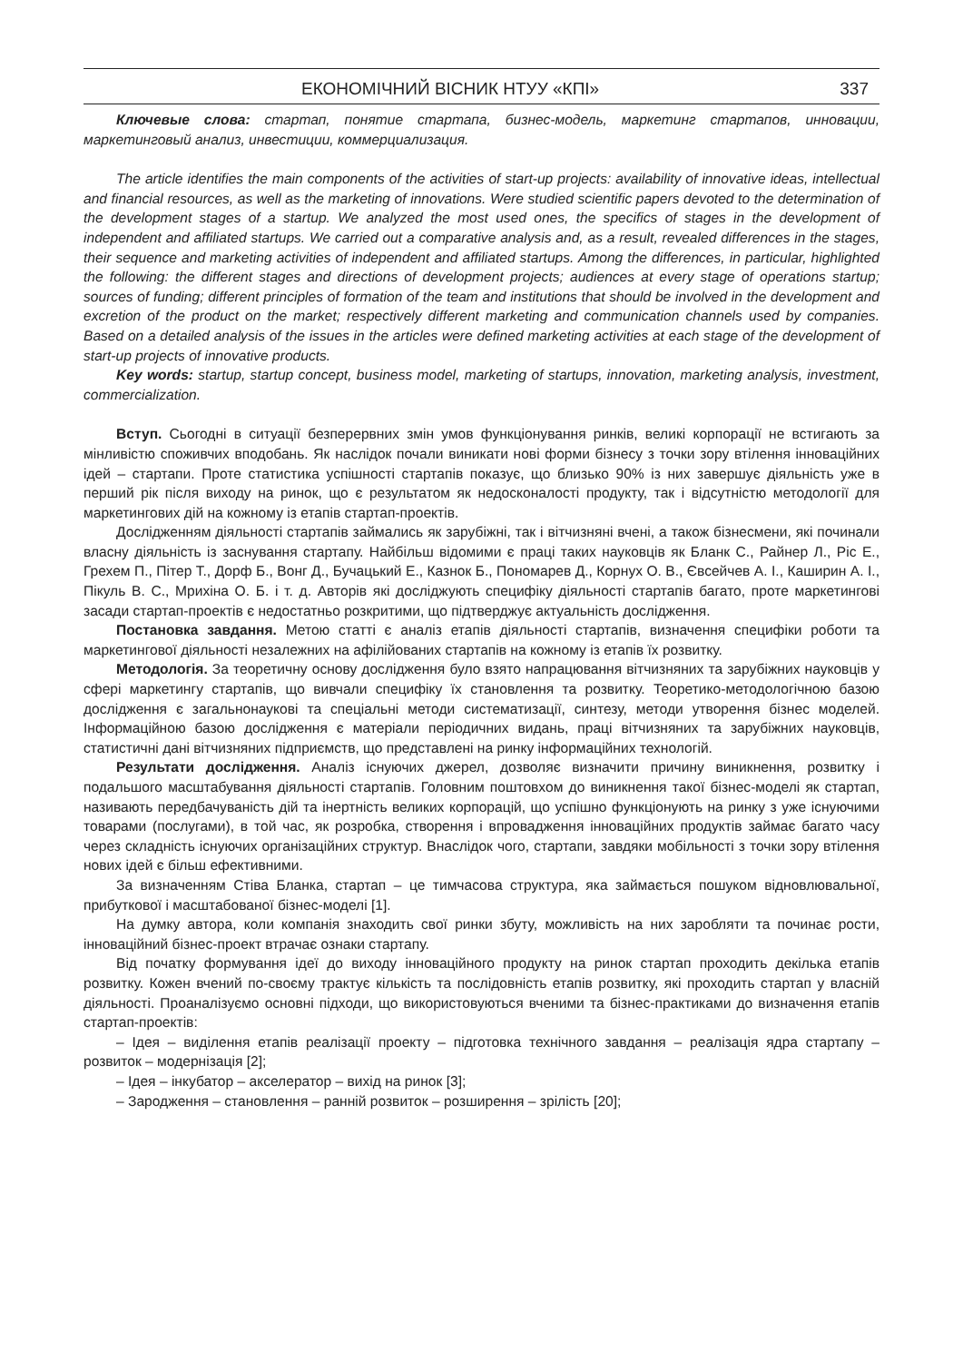ЕКОНОМІЧНИЙ ВІСНИК НТУУ «КПІ» 337
Ключевые слова: стартап, понятие стартапа, бизнес-модель, маркетинг стартапов, инновации, маркетинговый анализ, инвестиции, коммерциализация.
The article identifies the main components of the activities of start-up projects: availability of innovative ideas, intellectual and financial resources, as well as the marketing of innovations. Were studied scientific papers devoted to the determination of the development stages of a startup. We analyzed the most used ones, the specifics of stages in the development of independent and affiliated startups. We carried out a comparative analysis and, as a result, revealed differences in the stages, their sequence and marketing activities of independent and affiliated startups. Among the differences, in particular, highlighted the following: the different stages and directions of development projects; audiences at every stage of operations startup; sources of funding; different principles of formation of the team and institutions that should be involved in the development and excretion of the product on the market; respectively different marketing and communication channels used by companies. Based on a detailed analysis of the issues in the articles were defined marketing activities at each stage of the development of start-up projects of innovative products.
Key words: startup, startup concept, business model, marketing of startups, innovation, marketing analysis, investment, commercialization.
Вступ. Сьогодні в ситуації безперервних змін умов функціонування ринків, великі корпорації не встигають за мінливістю споживчих вподобань. Як наслідок почали виникати нові форми бізнесу з точки зору втілення інноваційних ідей – стартапи. Проте статистика успішності стартапів показує, що близько 90% із них завершує діяльність уже в перший рік після виходу на ринок, що є результатом як недосконалості продукту, так і відсутністю методології для маркетингових дій на кожному із етапів стартап-проектів.
Дослідженням діяльності стартапів займались як зарубіжні, так і вітчизняні вчені, а також бізнесмени, які починали власну діяльність із заснування стартапу. Найбільш відомими є праці таких науковців як Бланк С., Райнер Л., Ріс Е., Грехем П., Пітер Т., Дорф Б., Вонг Д., Бучацький Е., Казнок Б., Пономарев Д., Корнух О. В., Євсейчев А. І., Каширин А. І., Пікуль В. С., Мрихіна О. Б. і т. д. Авторів які досліджують специфіку діяльності стартапів багато, проте маркетингові засади стартап-проектів є недостатньо розкритими, що підтверджує актуальність дослідження.
Постановка завдання. Метою статті є аналіз етапів діяльності стартапів, визначення специфіки роботи та маркетингової діяльності незалежних на афілійованих стартапів на кожному із етапів їх розвитку.
Методологія. За теоретичну основу дослідження було взято напрацювання вітчизняних та зарубіжних науковців у сфері маркетингу стартапів, що вивчали специфіку їх становлення та розвитку. Теоретико-методологічною базою дослідження є загальнонаукові та спеціальні методи систематизації, синтезу, методи утворення бізнес моделей. Інформаційною базою дослідження є матеріали періодичних видань, праці вітчизняних та зарубіжних науковців, статистичні дані вітчизняних підприємств, що представлені на ринку інформаційних технологій.
Результати дослідження. Аналіз існуючих джерел, дозволяє визначити причину виникнення, розвитку і подальшого масштабування діяльності стартапів. Головним поштовхом до виникнення такої бізнес-моделі як стартап, називають передбачуваність дій та інертність великих корпорацій, що успішно функціонують на ринку з уже існуючими товарами (послугами), в той час, як розробка, створення і впровадження інноваційних продуктів займає багато часу через складність існуючих організаційних структур. Внаслідок чого, стартапи, завдяки мобільності з точки зору втілення нових ідей є більш ефективними.
За визначенням Стіва Бланка, стартап – це тимчасова структура, яка займається пошуком відновлювальної, прибуткової і масштабованої бізнес-моделі [1].
На думку автора, коли компанія знаходить свої ринки збуту, можливість на них заробляти та починає рости, інноваційний бізнес-проект втрачає ознаки стартапу.
Від початку формування ідеї до виходу інноваційного продукту на ринок стартап проходить декілька етапів розвитку. Кожен вчений по-своєму трактує кількість та послідовність етапів розвитку, які проходить стартап у власній діяльності. Проаналізуємо основні підходи, що використовуються вченими та бізнес-практиками до визначення етапів стартап-проектів:
– Ідея – виділення етапів реалізації проекту – підготовка технічного завдання – реалізація ядра стартапу – розвиток – модернізація [2];
– Ідея – інкубатор – акселератор – вихід на ринок [3];
– Зародження – становлення – ранній розвиток – розширення – зрілість [20];